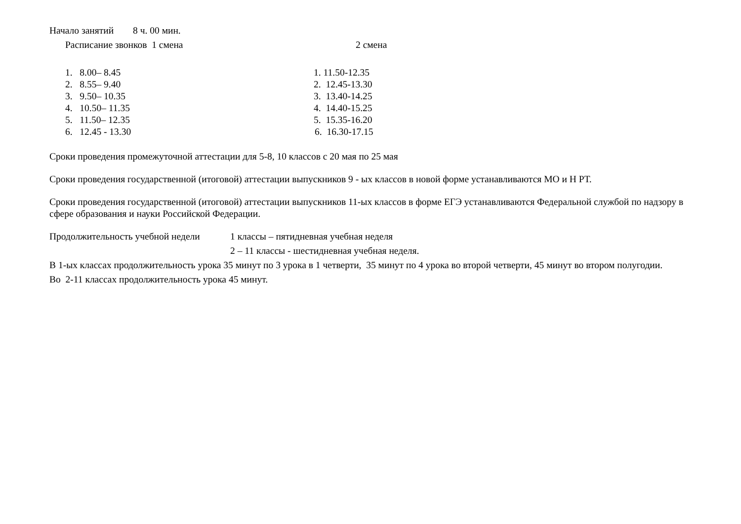Начало занятий 8 ч. 00 мин.
Расписание звонков 1 смена 2 смена
1. 8.00– 8.45 1. 11.50-12.35
2. 8.55– 9.40 2. 12.45-13.30
3. 9.50– 10.35 3. 13.40-14.25
4. 10.50– 11.35 4. 14.40-15.25
5. 11.50– 12.35 5. 15.35-16.20
6. 12.45 - 13.30 6. 16.30-17.15
Сроки проведения промежуточной аттестации для 5-8, 10 классов с 20 мая по 25 мая
Сроки проведения государственной (итоговой) аттестации выпускников 9 - ых классов в новой форме устанавливаются МО и Н РТ.
Сроки проведения государственной (итоговой) аттестации выпускников 11-ых классов в форме ЕГЭ устанавливаются Федеральной службой по надзору в сфере образования и науки Российской Федерации.
Продолжительность учебной недели
1 классы – пятидневная учебная неделя
2 – 11 классы - шестидневная учебная неделя.
В 1-ых классах продолжительность урока 35 минут по 3 урока в 1 четверти, 35 минут по 4 урока во второй четверти, 45 минут во втором полугодии.
Во 2-11 классах продолжительность урока 45 минут.